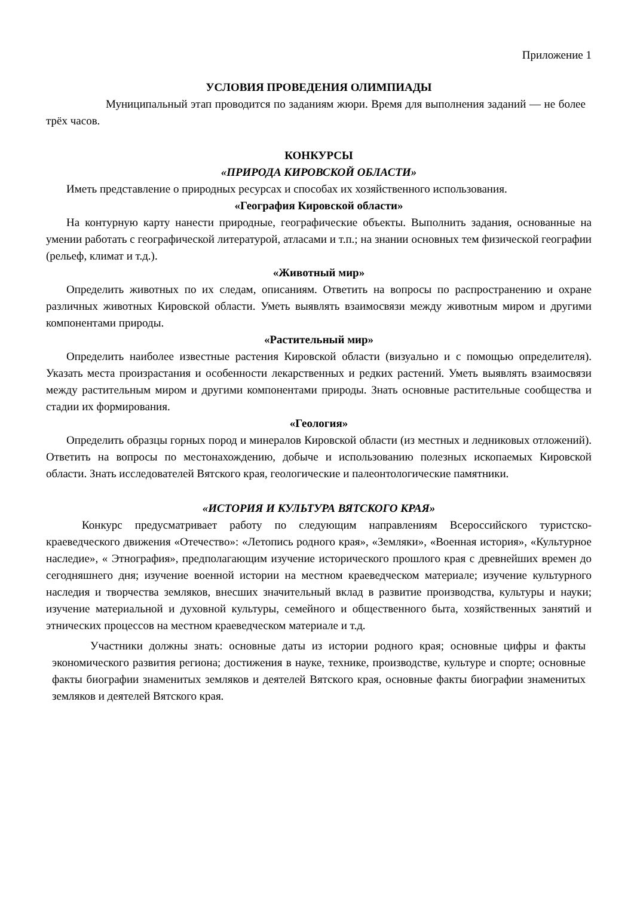Приложение 1
УСЛОВИЯ ПРОВЕДЕНИЯ ОЛИМПИАДЫ
Муниципальный этап проводится по заданиям жюри. Время для выполнения заданий — не более трёх часов.
КОНКУРСЫ
«ПРИРОДА КИРОВСКОЙ ОБЛАСТИ»
Иметь представление о природных ресурсах и способах их хозяйственного использования.
«География Кировской области»
На контурную карту нанести природные, географические объекты. Выполнить задания, основанные на умении работать с географической литературой, атласами и т.п.; на знании основных тем физической географии (рельеф, климат и т.д.).
«Животный мир»
Определить животных по их следам, описаниям. Ответить на вопросы по распространению и охране различных животных Кировской области. Уметь выявлять взаимосвязи между животным миром и другими компонентами природы.
«Растительный мир»
Определить наиболее известные растения Кировской области (визуально и с помощью определителя). Указать места произрастания и особенности лекарственных и редких растений. Уметь выявлять взаимосвязи между растительным миром и другими компонентами природы. Знать основные растительные сообщества и стадии их формирования.
«Геология»
Определить образцы горных пород и минералов Кировской области (из местных и ледниковых отложений). Ответить на вопросы по местонахождению, добыче и использованию полезных ископаемых Кировской области. Знать исследователей Вятского края, геологические и палеонтологические памятники.
«ИСТОРИЯ И КУЛЬТУРА ВЯТСКОГО КРАЯ»
Конкурс предусматривает работу по следующим направлениям Всероссийского туристско-краеведческого движения «Отечество»: «Летопись родного края», «Земляки», «Военная история», «Культурное наследие», « Этнография», предполагающим изучение исторического прошлого края с древнейших времен до сегодняшнего дня; изучение военной истории на местном краеведческом материале; изучение культурного наследия и творчества земляков, внесших значительный вклад в развитие производства, культуры и науки; изучение материальной и духовной культуры, семейного и общественного быта, хозяйственных занятий и этнических процессов на местном краеведческом материале и т.д.
Участники должны знать: основные даты из истории родного края; основные цифры и факты экономического развития региона; достижения в науке, технике, производстве, культуре и спорте; основные факты биографии знаменитых земляков и деятелей Вятского края, основные факты биографии знаменитых земляков и деятелей Вятского края.